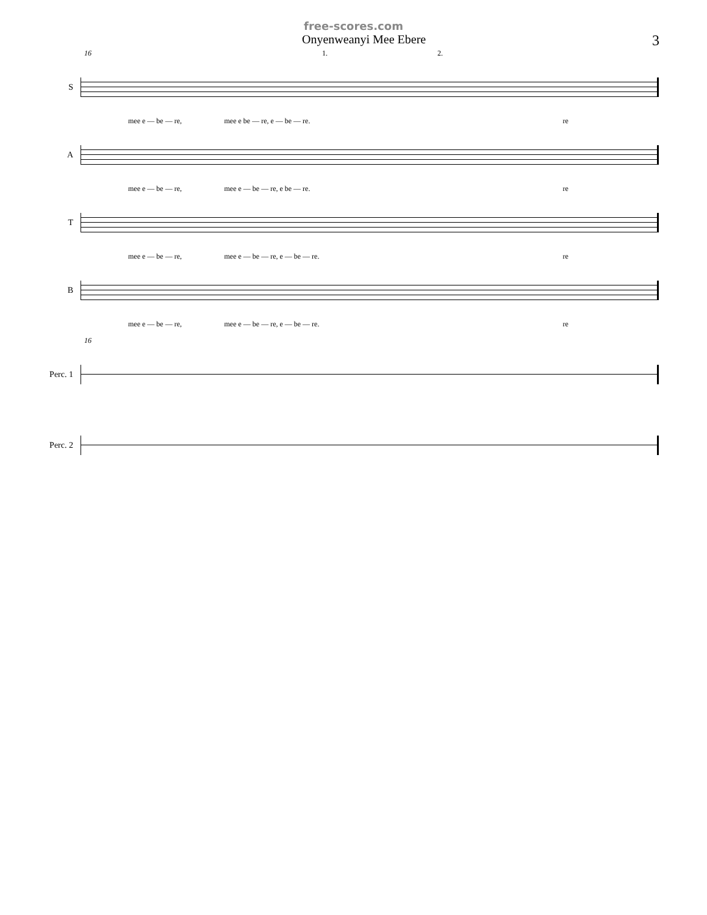free-scores.com
Onyenweanyi Mee Ebere 3
16 1. 2.
S
mee e — be — re, mee e be — re, e — be — re. re
A
mee e — be — re, mee e — be — re, e be — re. re
T
mee e — be — re, mee e — be — re, e — be — re. re
B
mee e — be — re, mee e — be — re, e — be — re. re
16
Perc. 1
Perc. 2